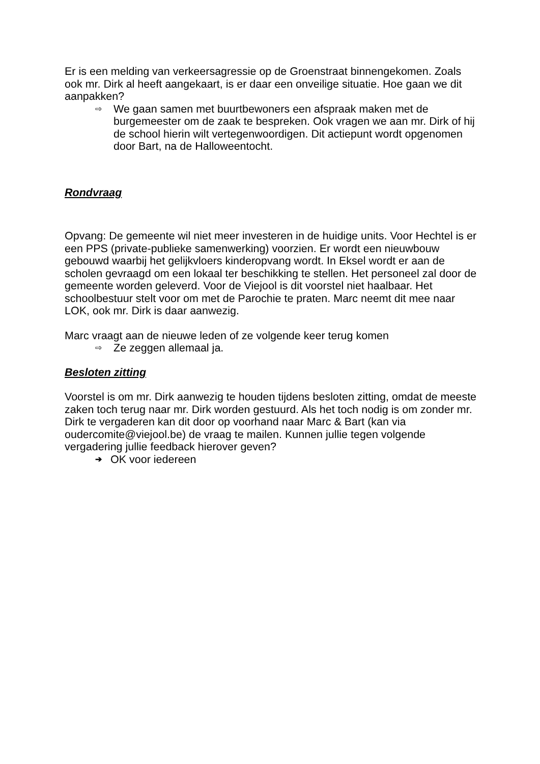Er is een melding van verkeersagressie op de Groenstraat binnengekomen. Zoals ook mr. Dirk al heeft aangekaart, is er daar een onveilige situatie. Hoe gaan we dit aanpakken?
⇨ We gaan samen met buurtbewoners een afspraak maken met de burgemeester om de zaak te bespreken. Ook vragen we aan mr. Dirk of hij de school hierin wilt vertegenwoordigen. Dit actiepunt wordt opgenomen door Bart, na de Halloweentocht.
Rondvraag
Opvang: De gemeente wil niet meer investeren in de huidige units. Voor Hechtel is er een PPS (private-publieke samenwerking) voorzien. Er wordt een nieuwbouw gebouwd waarbij het gelijkvloers kinderopvang wordt. In Eksel wordt er aan de scholen gevraagd om een lokaal ter beschikking te stellen. Het personeel zal door de gemeente worden geleverd. Voor de Viejool is dit voorstel niet haalbaar. Het schoolbestuur stelt voor om met de Parochie te praten. Marc neemt dit mee naar LOK, ook mr. Dirk is daar aanwezig.
Marc vraagt aan de nieuwe leden of ze volgende keer terug komen
⇨ Ze zeggen allemaal ja.
Besloten zitting
Voorstel is om mr. Dirk aanwezig te houden tijdens besloten zitting, omdat de meeste zaken toch terug naar mr. Dirk worden gestuurd. Als het toch nodig is om zonder mr. Dirk te vergaderen kan dit door op voorhand naar Marc & Bart (kan via oudercomite@viejool.be) de vraag te mailen. Kunnen jullie tegen volgende vergadering jullie feedback hierover geven?
➔ OK voor iedereen